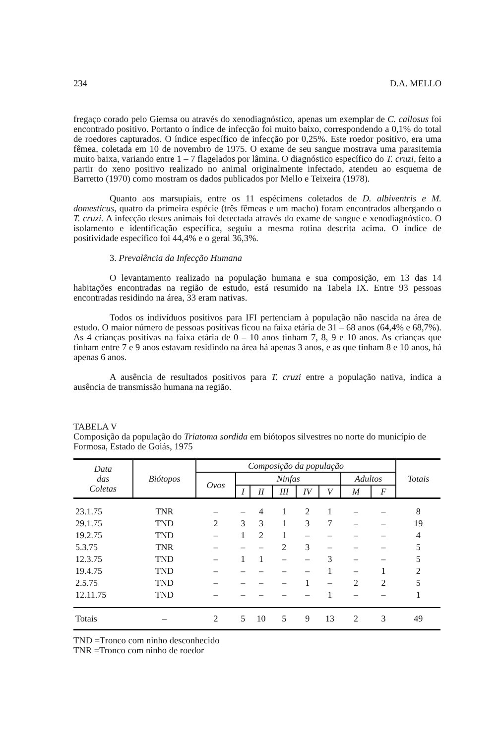234 D.A. MELLO
fregaço corado pelo Giemsa ou através do xenodiagnóstico, apenas um exemplar de C. callosus foi encontrado positivo. Portanto o índice de infecção foi muito baixo, correspondendo a 0,1% do total de roedores capturados. O índice específico de infecção por 0,25%. Este roedor positivo, era uma fêmea, coletada em 10 de novembro de 1975. O exame de seu sangue mostrava uma parasitemia muito baixa, variando entre 1 – 7 flagelados por lâmina. O diagnóstico específico do T. cruzi, feito a partir do xeno positivo realizado no animal originalmente infectado, atendeu ao esquema de Barretto (1970) como mostram os dados publicados por Mello e Teixeira (1978).
Quanto aos marsupiais, entre os 11 espécimens coletados de D. albiventris e M. domesticus, quatro da primeira espécie (três fêmeas e um macho) foram encontrados albergando o T. cruzi. A infecção destes animais foi detectada através do exame de sangue e xenodiagnóstico. O isolamento e identificação específica, seguiu a mesma rotina descrita acima. O índice de positividade específico foi 44,4% e o geral 36,3%.
3. Prevalência da Infecção Humana
O levantamento realizado na população humana e sua composição, em 13 das 14 habitações encontradas na região de estudo, está resumido na Tabela IX. Entre 93 pessoas encontradas residindo na área, 33 eram nativas.
Todos os indivíduos positivos para IFI pertenciam à população não nascida na área de estudo. O maior número de pessoas positivas ficou na faixa etária de 31 – 68 anos (64,4% e 68,7%). As 4 crianças positivas na faixa etária de 0 – 10 anos tinham 7, 8, 9 e 10 anos. As crianças que tinham entre 7 e 9 anos estavam residindo na área há apenas 3 anos, e as que tinham 8 e 10 anos, há apenas 6 anos.
A ausência de resultados positivos para T. cruzi entre a população nativa, indica a ausência de transmissão humana na região.
TABELA V
Composição da população do Triatoma sordida em biótopos silvestres no norte do município de Formosa, Estado de Goiás, 1975
| Data das Coletas | Biótopos | Composição da população | | | | | | | | Totais |
| --- | --- | --- | --- | --- | --- | --- | --- | --- | --- | --- |
| | | Ovos | Ninfas | | | | | Adultos | | |
| | | | I | II | III | IV | V | M | F | |
| 23.1.75 | TNR | – | – | 4 | 1 | 2 | 1 | – | – | 8 |
| 29.1.75 | TND | 2 | 3 | 3 | 1 | 3 | 7 | – | – | 19 |
| 19.2.75 | TND | – | 1 | 2 | 1 | – | – | – | – | 4 |
| 5.3.75 | TNR | – | – | – | 2 | 3 | – | – | – | 5 |
| 12.3.75 | TND | – | 1 | 1 | – | – | 3 | – | – | 5 |
| 19.4.75 | TND | – | – | – | – | – | 1 | – | 1 | 2 |
| 2.5.75 | TND | – | – | – | – | 1 | – | 2 | 2 | 5 |
| 12.11.75 | TND | – | – | – | – | – | 1 | – | – | 1 |
| Totais | – | 2 | 5 | 10 | 5 | 9 | 13 | 2 | 3 | 49 |
TND =Tronco com ninho desconhecido
TNR =Tronco com ninho de roedor